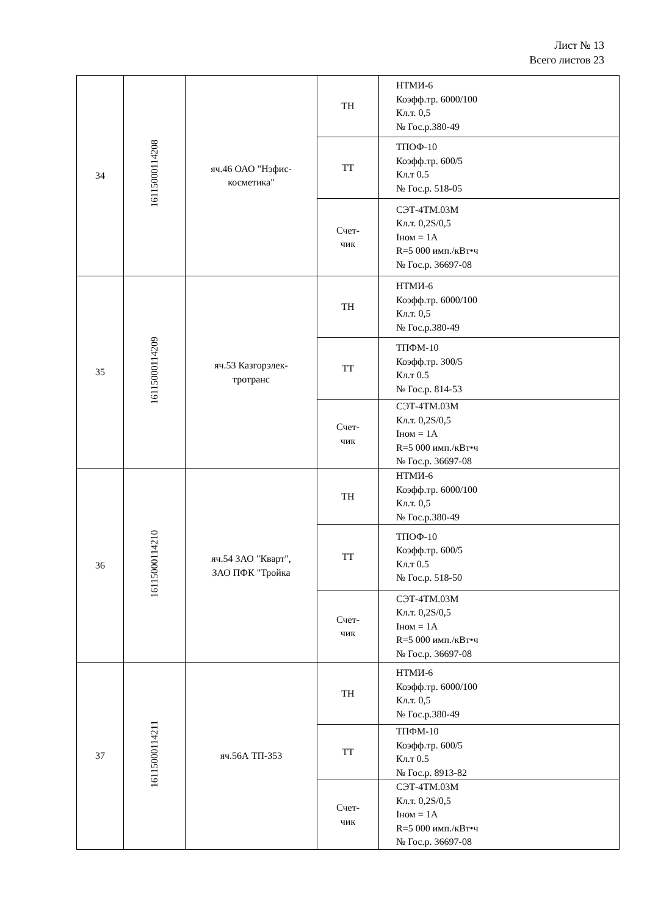Лист № 13
Всего листов 23
| 34 | 16115000114208 | яч.46 ОАО "Нэфис- косметика" | ТН | НТМИ-6 Коэфф.тр. 6000/100 Кл.т. 0,5 № Гос.р.380-49 |
| | | | ТТ | ТПОФ-10 Коэфф.тр. 600/5 Кл.т 0.5 № Гос.р. 518-05 |
| | | | Счет- чик | СЭТ-4ТМ.03М Кл.т. 0,2S/0,5 Iном = 1А R=5 000 имп./кВт•ч № Гос.р. 36697-08 |
| 35 | 16115000114209 | яч.53 Казгорэлек- тротранс | ТН | НТМИ-6 Коэфф.тр. 6000/100 Кл.т. 0,5 № Гос.р.380-49 |
| | | | ТТ | ТПФМ-10 Коэфф.тр. 300/5 Кл.т 0.5 № Гос.р. 814-53 |
| | | | Счет- чик | СЭТ-4ТМ.03М Кл.т. 0,2S/0,5 Iном = 1А R=5 000 имп./кВт•ч № Гос.р. 36697-08 |
| 36 | 16115000114210 | яч.54 ЗАО "Кварт", ЗАО ПФК "Тройка | ТН | НТМИ-6 Коэфф.тр. 6000/100 Кл.т. 0,5 № Гос.р.380-49 |
| | | | ТТ | ТПОФ-10 Коэфф.тр. 600/5 Кл.т 0.5 № Гос.р. 518-50 |
| | | | Счет- чик | СЭТ-4ТМ.03М Кл.т. 0,2S/0,5 Iном = 1А R=5 000 имп./кВт•ч № Гос.р. 36697-08 |
| 37 | 16115000114211 | яч.56А ТП-353 | ТН | НТМИ-6 Коэфф.тр. 6000/100 Кл.т. 0,5 № Гос.р.380-49 |
| | | | ТТ | ТПФМ-10 Коэфф.тр. 600/5 Кл.т 0.5 № Гос.р. 8913-82 |
| | | | Счет- чик | СЭТ-4ТМ.03М Кл.т. 0,2S/0,5 Iном = 1А R=5 000 имп./кВт•ч № Гос.р. 36697-08 |